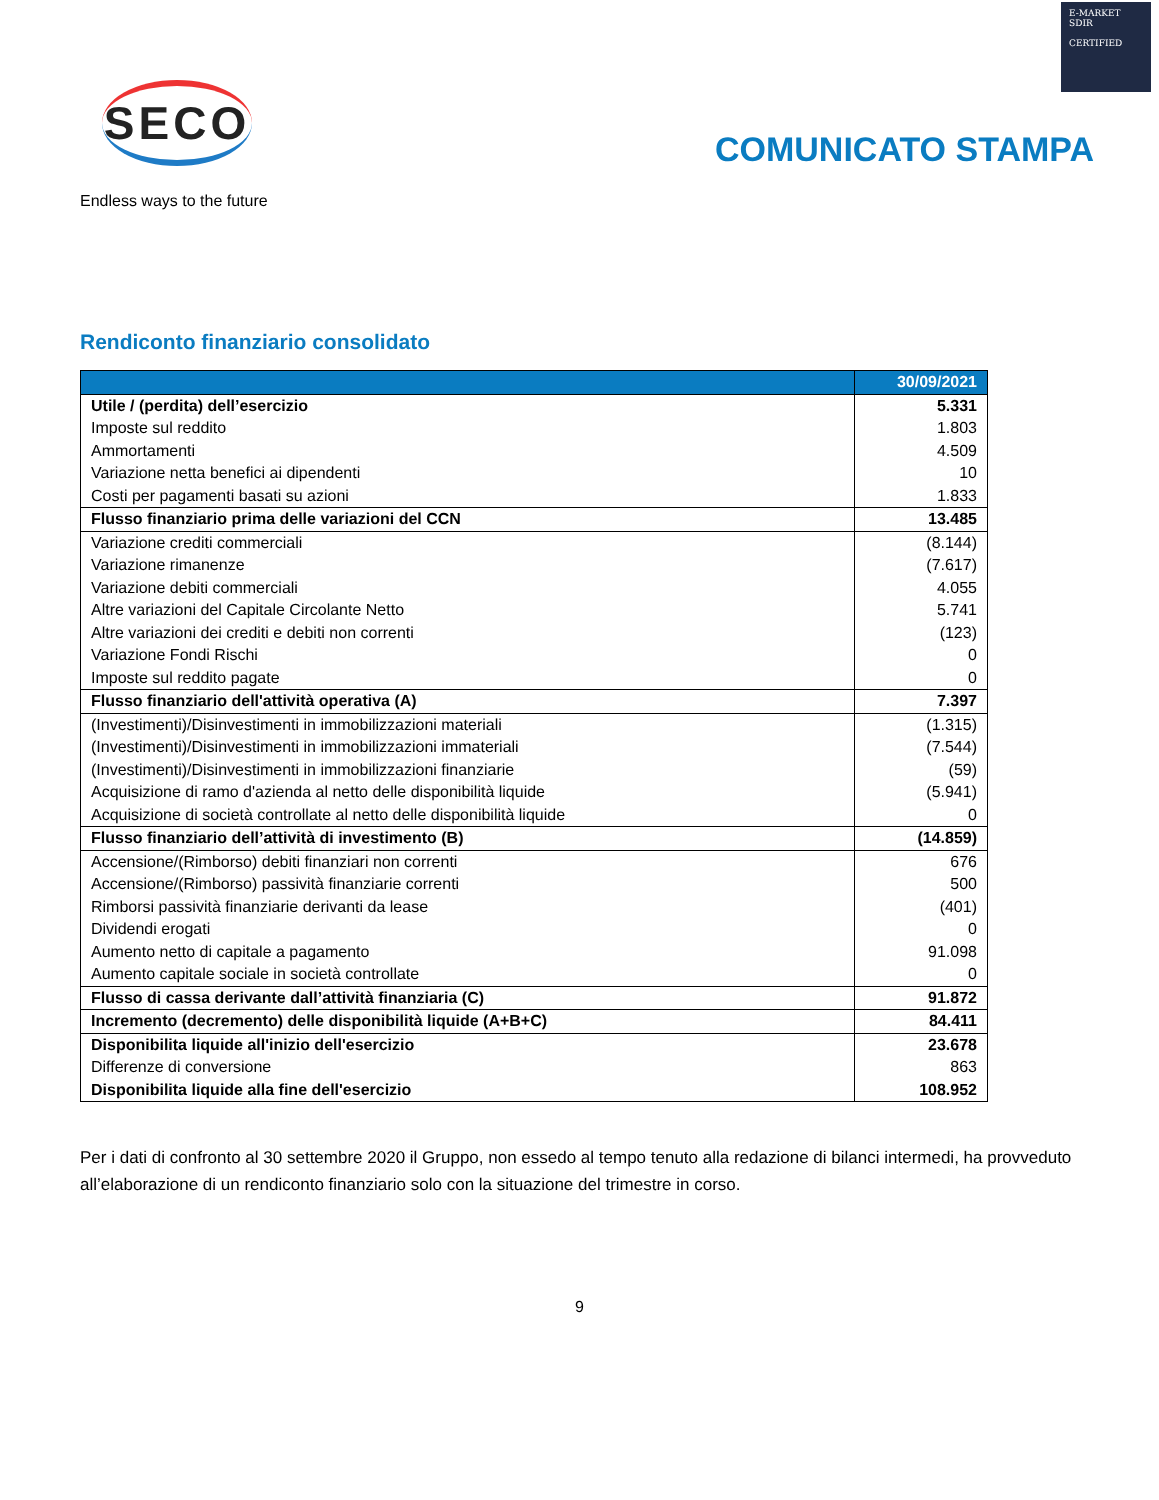E-MARKET
SDIR
CERTIFIED
SECO
Endless ways to the future
COMUNICATO STAMPA
Rendiconto finanziario consolidato
| | 30/09/2021 |
| --- | --- |
| Utile / (perdita) dell’esercizio | 5.331 |
| Imposte sul reddito | 1.803 |
| Ammortamenti | 4.509 |
| Variazione netta benefici ai dipendenti | 10 |
| Costi per pagamenti basati su azioni | 1.833 |
| Flusso finanziario prima delle variazioni del CCN | 13.485 |
| Variazione crediti commerciali | (8.144) |
| Variazione rimanenze | (7.617) |
| Variazione debiti commerciali | 4.055 |
| Altre variazioni del Capitale Circolante Netto | 5.741 |
| Altre variazioni dei crediti e debiti non correnti | (123) |
| Variazione Fondi Rischi | 0 |
| Imposte sul reddito pagate | 0 |
| Flusso finanziario dell'attività operativa (A) | 7.397 |
| (Investimenti)/Disinvestimenti in immobilizzazioni materiali | (1.315) |
| (Investimenti)/Disinvestimenti in immobilizzazioni immateriali | (7.544) |
| (Investimenti)/Disinvestimenti in immobilizzazioni finanziarie | (59) |
| Acquisizione di ramo d'azienda al netto delle disponibilità liquide | (5.941) |
| Acquisizione di società controllate al netto delle disponibilità liquide | 0 |
| Flusso finanziario dell’attività di investimento (B) | (14.859) |
| Accensione/(Rimborso) debiti finanziari non correnti | 676 |
| Accensione/(Rimborso) passività finanziarie correnti | 500 |
| Rimborsi passività finanziarie derivanti da lease | (401) |
| Dividendi erogati | 0 |
| Aumento netto di capitale a pagamento | 91.098 |
| Aumento capitale sociale in società controllate | 0 |
| Flusso di cassa derivante dall’attività finanziaria (C) | 91.872 |
| Incremento (decremento) delle disponibilità liquide (A+B+C) | 84.411 |
| Disponibilita liquide all'inizio dell'esercizio | 23.678 |
| Differenze di conversione | 863 |
| Disponibilita liquide alla fine dell'esercizio | 108.952 |
Per i dati di confronto al 30 settembre 2020 il Gruppo, non essedo al tempo tenuto alla redazione di bilanci intermedi, ha provveduto all’elaborazione di un rendiconto finanziario solo con la situazione del trimestre in corso.
9